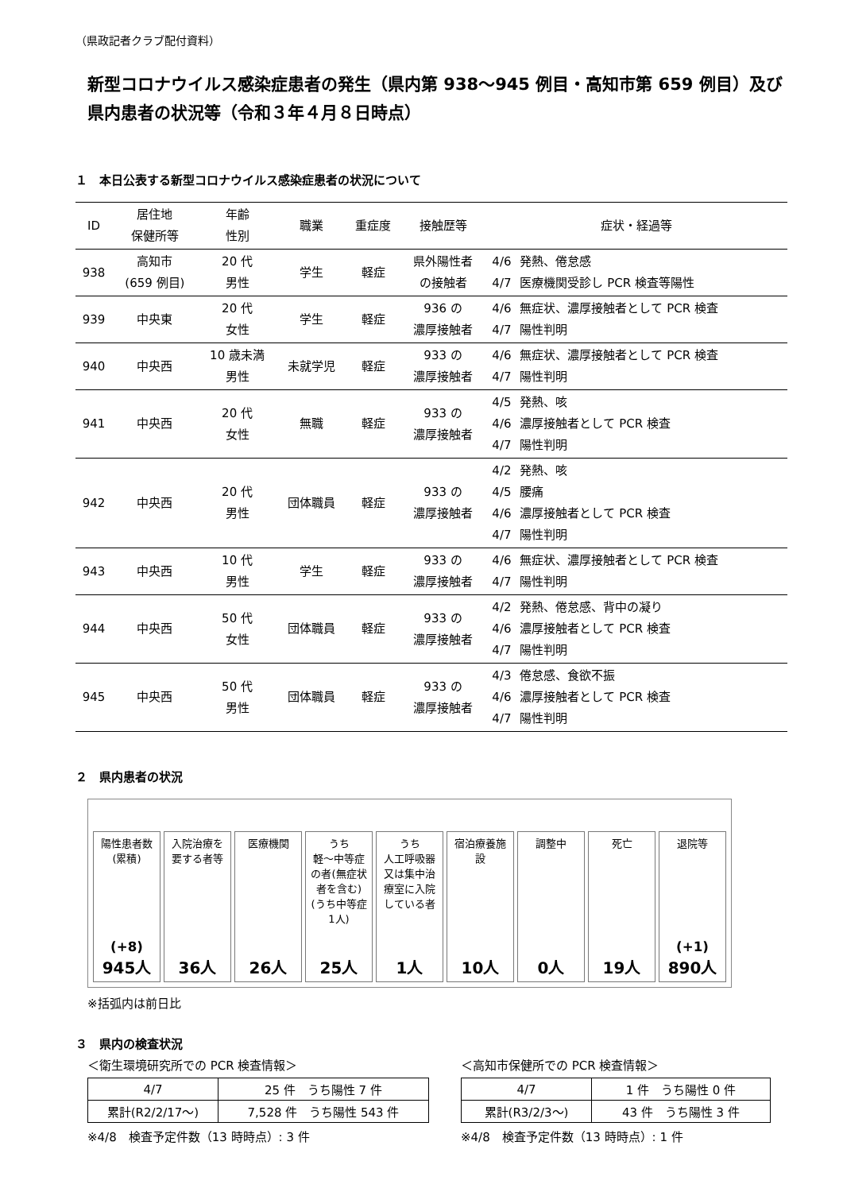（県政記者クラブ配付資料）
新型コロナウイルス感染症患者の発生（県内第 938～945 例目・高知市第 659 例目）及び県内患者の状況等（令和３年４月８日時点）
１　本日公表する新型コロナウイルス感染症患者の状況について
| ID | 居住地 保健所等 | 年齢 性別 | 職業 | 重症度 | 接触歴等 | 症状・経過等 | |
| --- | --- | --- | --- | --- | --- | --- | --- |
| 938 | 高知市 (659 例目) | 20 代 男性 | 学生 | 軽症 | 県外陽性者 の接触者 | 4/6 4/7 | 発熱、倦怠感 医療機関受診し PCR 検査等陽性 |
| 939 | 中央東 | 20 代 女性 | 学生 | 軽症 | 936 の 濃厚接触者 | 4/6 4/7 | 無症状、濃厚接触者として PCR 検査 陽性判明 |
| 940 | 中央西 | 10 歳未満 男性 | 未就学児 | 軽症 | 933 の 濃厚接触者 | 4/6 4/7 | 無症状、濃厚接触者として PCR 検査 陽性判明 |
| 941 | 中央西 | 20 代 女性 | 無職 | 軽症 | 933 の 濃厚接触者 | 4/5 4/6 4/7 | 発熱、咳 濃厚接触者として PCR 検査 陽性判明 |
| 942 | 中央西 | 20 代 男性 | 団体職員 | 軽症 | 933 の 濃厚接触者 | 4/2 4/5 4/6 4/7 | 発熱、咳 腰痛 濃厚接触者として PCR 検査 陽性判明 |
| 943 | 中央西 | 10 代 男性 | 学生 | 軽症 | 933 の 濃厚接触者 | 4/6 4/7 | 無症状、濃厚接触者として PCR 検査 陽性判明 |
| 944 | 中央西 | 50 代 女性 | 団体職員 | 軽症 | 933 の 濃厚接触者 | 4/2 4/6 4/7 | 発熱、倦怠感、背中の凝り 濃厚接触者として PCR 検査 陽性判明 |
| 945 | 中央西 | 50 代 男性 | 団体職員 | 軽症 | 933 の 濃厚接触者 | 4/3 4/6 4/7 | 倦怠感、食欲不振 濃厚接触者として PCR 検査 陽性判明 |
２　県内患者の状況
陽性患者数
(累積)
(+8)
945人
入院治療を要する者等
36人
医療機関
26人
うち
軽～中等症の者(無症状者を含む)
(うち中等症1人)
25人
うち
人工呼吸器又は集中治療室に入院している者
1人
宿泊療養施設
10人
調整中
0人
死亡
19人
退院等
(+1)
890人
※括弧内は前日比
３　県内の検査状況
＜衛生環境研究所での PCR 検査情報＞
| 4/7 | 25 件 うち陽性 7 件 |
| 累計(R2/2/17～) | 7,528 件 うち陽性 543 件 |
※4/8　検査予定件数（13 時時点）: 3 件
＜高知市保健所での PCR 検査情報＞
| 4/7 | 1 件 うち陽性 0 件 |
| 累計(R3/2/3～) | 43 件 うち陽性 3 件 |
※4/8　検査予定件数（13 時時点）: 1 件